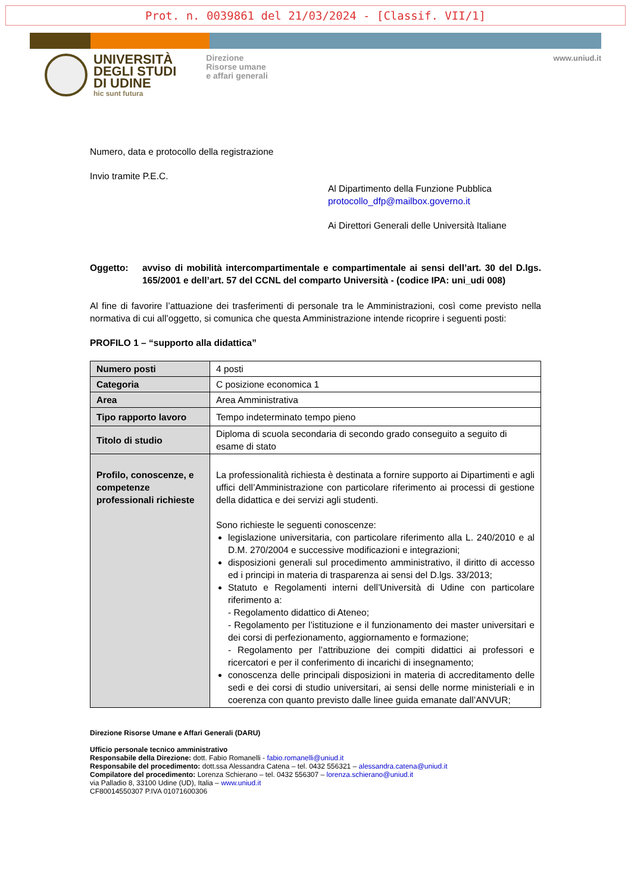Prot. n. 0039861 del 21/03/2024 - [Classif. VII/1]
UNIVERSITÀ
DEGLI STUDI
DI UDINE
hic sunt futura
Direzione
Risorse umane
e affari generali
www.uniud.it
Numero, data e protocollo della registrazione
Invio tramite P.E.C.
Al Dipartimento della Funzione Pubblica
protocollo_dfp@mailbox.governo.it
Ai Direttori Generali delle Università Italiane
Oggetto: avviso di mobilità intercompartimentale e compartimentale ai sensi dell’art. 30 del D.lgs. 165/2001 e dell’art. 57 del CCNL del comparto Università - (codice IPA: uni_udi 008)
Al fine di favorire l’attuazione dei trasferimenti di personale tra le Amministrazioni, così come previsto nella normativa di cui all’oggetto, si comunica che questa Amministrazione intende ricoprire i seguenti posti:
PROFILO 1 – “supporto alla didattica”
| Numero posti | 4 posti |
| Categoria | C posizione economica 1 |
| Area | Area Amministrativa |
| Tipo rapporto lavoro | Tempo indeterminato tempo pieno |
| Titolo di studio | Diploma di scuola secondaria di secondo grado conseguito a seguito di esame di stato |
| Profilo, conoscenze, e competenze professionali richieste | La professionalità richiesta è destinata a fornire supporto ai Dipartimenti e agli uffici dell’Amministrazione con particolare riferimento ai processi di gestione della didattica e dei servizi agli studenti. Sono richieste le seguenti conoscenze: legislazione universitaria, con particolare riferimento alla L. 240/2010 e al D.M. 270/2004 e successive modificazioni e integrazioni; disposizioni generali sul procedimento amministrativo, il diritto di accesso ed i principi in materia di trasparenza ai sensi del D.lgs. 33/2013; Statuto e Regolamenti interni dell’Università di Udine con particolare riferimento a: - Regolamento didattico di Ateneo; - Regolamento per l’istituzione e il funzionamento dei master universitari e dei corsi di perfezionamento, aggiornamento e formazione; - Regolamento per l’attribuzione dei compiti didattici ai professori e ricercatori e per il conferimento di incarichi di insegnamento; conoscenza delle principali disposizioni in materia di accreditamento delle sedi e dei corsi di studio universitari, ai sensi delle norme ministeriali e in coerenza con quanto previsto dalle linee guida emanate dall’ANVUR; |
Direzione Risorse Umane e Affari Generali (DARU)
Ufficio personale tecnico amministrativo
Responsabile della Direzione: dott. Fabio Romanelli - fabio.romanelli@uniud.it
Responsabile del procedimento: dott.ssa Alessandra Catena – tel. 0432 556321 – alessandra.catena@uniud.it
Compilatore del procedimento: Lorenza Schierano – tel. 0432 556307 – lorenza.schierano@uniud.it
via Palladio 8, 33100 Udine (UD), Italia – www.uniud.it
CF80014550307 P.IVA 01071600306